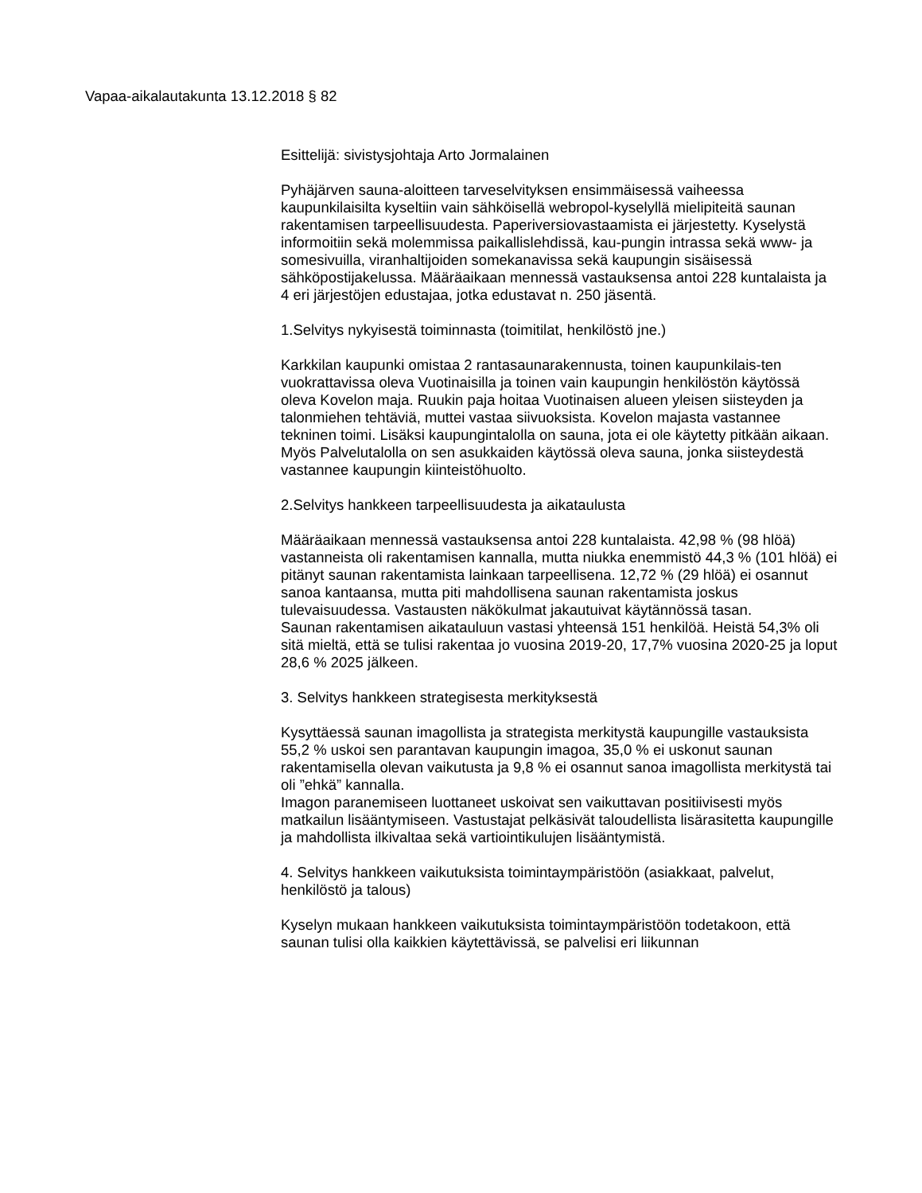Vapaa-aikalautakunta 13.12.2018 § 82
Esittelijä: sivistysjohtaja Arto Jormalainen
Pyhäjärven sauna-aloitteen tarveselvityksen ensimmäisessä vaiheessa kaupunkilaisilta kyseltiin vain sähköisellä webropol-kyselyllä mielipiteitä saunan rakentamisen tarpeellisuudesta. Paperiversiovastaamista ei järjestetty. Kyselystä informoitiin sekä molemmissa paikallislehdissä, kau-pungin intrassa sekä www- ja somesivuilla, viranhaltijoiden somekanavissa sekä kaupungin sisäisessä sähköpostijakelussa. Määräaikaan mennessä vastauksensa antoi 228 kuntalaista ja 4 eri järjestöjen edustajaa, jotka edustavat n. 250 jäsentä.
1.Selvitys nykyisestä toiminnasta (toimitilat, henkilöstö jne.)
Karkkilan kaupunki omistaa 2 rantasaunarakennusta, toinen kaupunkilais-ten vuokrattavissa oleva Vuotinaisilla ja toinen vain kaupungin henkilöstön käytössä oleva Kovelon maja. Ruukin paja hoitaa Vuotinaisen alueen yleisen siisteyden ja talonmiehen tehtäviä, muttei vastaa siivuoksista. Kovelon majasta vastannee tekninen toimi. Lisäksi kaupungintalolla on sauna, jota ei ole käytetty pitkään aikaan. Myös Palvelutalolla on sen asukkaiden käytössä oleva sauna, jonka siisteydestä vastannee kaupungin kiinteistöhuolto.
2.Selvitys hankkeen tarpeellisuudesta ja aikataulusta
Määräaikaan mennessä vastauksensa antoi 228 kuntalaista. 42,98 % (98 hlöä) vastanneista oli rakentamisen kannalla, mutta niukka enemmistö 44,3 % (101 hlöä) ei pitänyt saunan rakentamista lainkaan tarpeellisena. 12,72 % (29 hlöä) ei osannut sanoa kantaansa, mutta piti mahdollisena saunan rakentamista joskus tulevaisuudessa. Vastausten näkökulmat jakautuivat käytännössä tasan.
Saunan rakentamisen aikatauluun vastasi yhteensä 151 henkilöä. Heistä 54,3% oli sitä mieltä, että se tulisi rakentaa jo vuosina 2019-20, 17,7% vuosina 2020-25 ja loput 28,6 % 2025 jälkeen.
3. Selvitys hankkeen strategisesta merkityksestä
Kysyttäessä saunan imagollista ja strategista merkitystä kaupungille vastauksista 55,2 % uskoi sen parantavan kaupungin imagoa, 35,0 % ei uskonut saunan rakentamisella olevan vaikutusta ja 9,8 % ei osannut sanoa imagollista merkitystä tai oli ”ehkä” kannalla.
Imagon paranemiseen luottaneet uskoivat sen vaikuttavan positiivisesti myös matkailun lisääntymiseen. Vastustajat pelkäsivät taloudellista lisärasitetta kaupungille ja mahdollista ilkivaltaa sekä vartiointikulujen lisääntymistä.
4. Selvitys hankkeen vaikutuksista toimintaympäristöön (asiakkaat, palvelut, henkilöstö ja talous)
Kyselyn mukaan hankkeen vaikutuksista toimintaympäristöön todetakoon, että saunan tulisi olla kaikkien käytettävissä, se palvelisi eri liikunnan